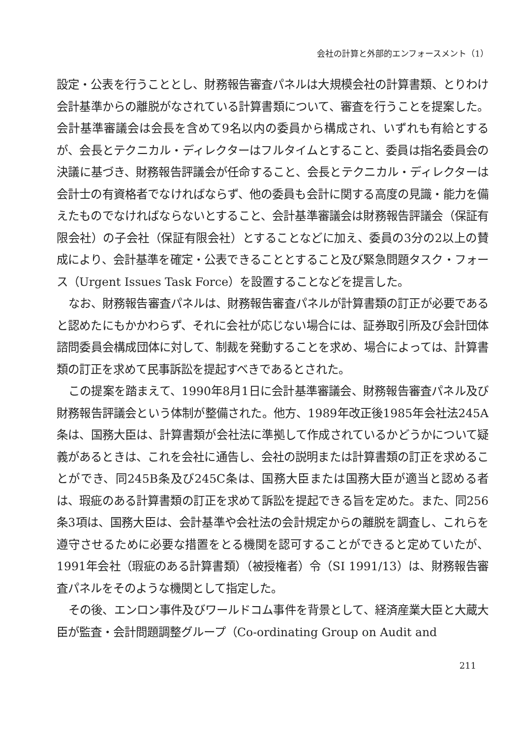会社の計算と外部的エンフォースメント（1）
設定・公表を行うこととし、財務報告審査パネルは大規模会社の計算書類、とりわけ会計基準からの離脱がなされている計算書類について、審査を行うことを提案した。会計基準審議会は会長を含めて9名以内の委員から構成され、いずれも有給とするが、会長とテクニカル・ディレクターはフルタイムとすること、委員は指名委員会の決議に基づき、財務報告評議会が任命すること、会長とテクニカル・ディレクターは会計士の有資格者でなければならず、他の委員も会計に関する高度の見識・能力を備えたものでなければならないとすること、会計基準審議会は財務報告評議会（保証有限会社）の子会社（保証有限会社）とすることなどに加え、委員の3分の2以上の賛成により、会計基準を確定・公表できることとすること及び緊急問題タスク・フォース（Urgent Issues Task Force）を設置することなどを提言した。
なお、財務報告審査パネルは、財務報告審査パネルが計算書類の訂正が必要であると認めたにもかかわらず、それに会社が応じない場合には、証券取引所及び会計団体諮問委員会構成団体に対して、制裁を発動することを求め、場合によっては、計算書類の訂正を求めて民事訴訟を提起すべきであるとされた。
この提案を踏まえて、1990年8月1日に会計基準審議会、財務報告審査パネル及び財務報告評議会という体制が整備された。他方、1989年改正後1985年会社法245A条は、国務大臣は、計算書類が会社法に準拠して作成されているかどうかについて疑義があるときは、これを会社に通告し、会社の説明または計算書類の訂正を求めることができ、同245B条及び245C条は、国務大臣または国務大臣が適当と認める者は、瑕疵のある計算書類の訂正を求めて訴訟を提起できる旨を定めた。また、同256条3項は、国務大臣は、会計基準や会社法の会計規定からの離脱を調査し、これらを遵守させるために必要な措置をとる機関を認可することができると定めていたが、1991年会社（瑕疵のある計算書類）（被授権者）令（SI 1991/13）は、財務報告審査パネルをそのような機関として指定した。
その後、エンロン事件及びワールドコム事件を背景として、経済産業大臣と大蔵大臣が監査・会計問題調整グループ（Co-ordinating Group on Audit and
211